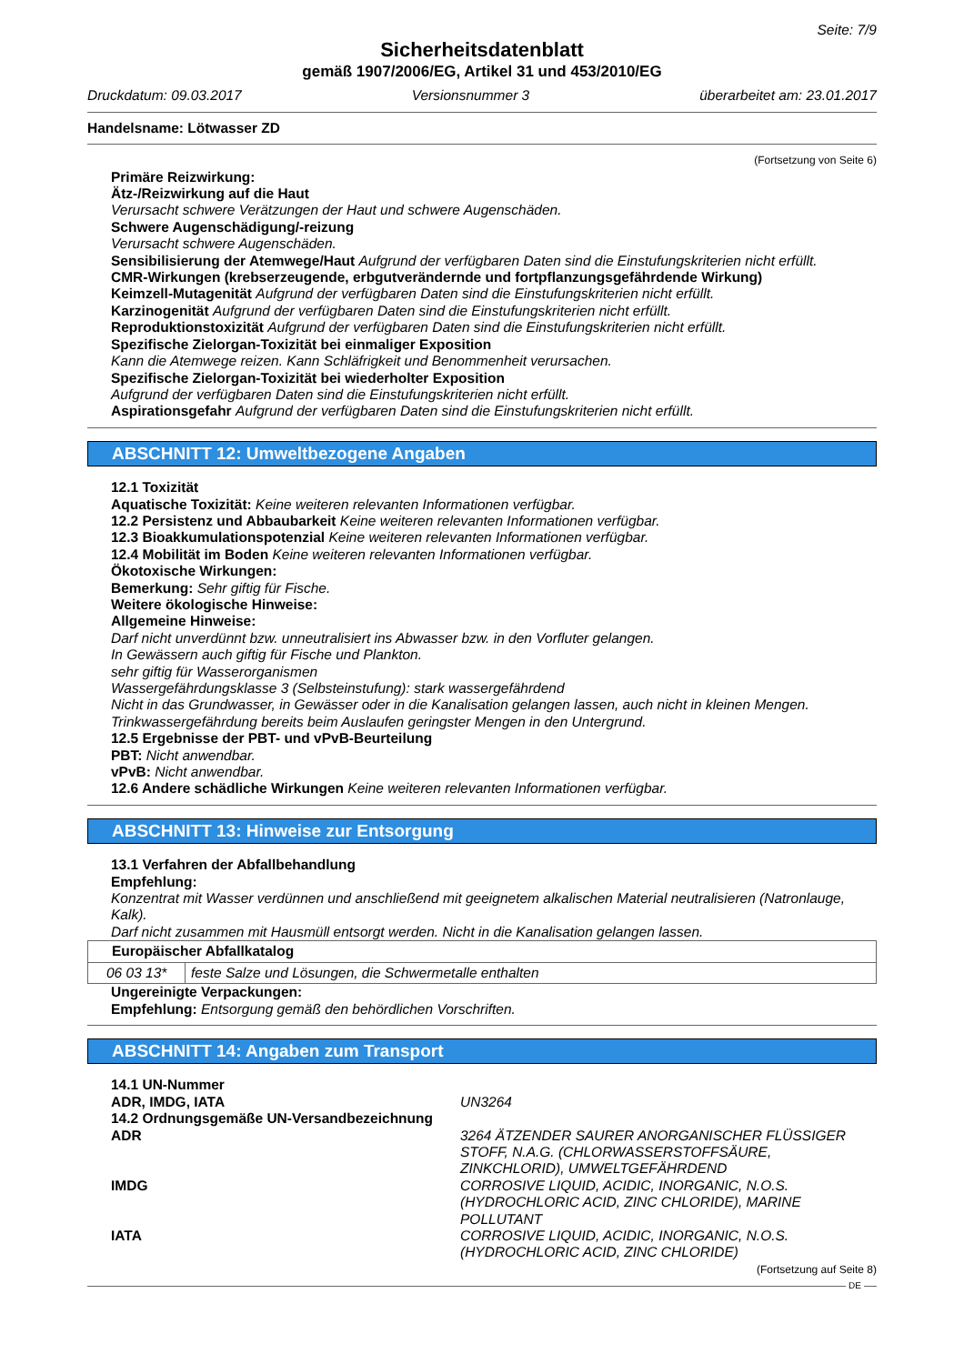Seite: 7/9
Sicherheitsdatenblatt
gemäß 1907/2006/EG, Artikel 31 und 453/2010/EG
Druckdatum: 09.03.2017 Versionsnummer 3 überarbeitet am: 23.01.2017
Handelsname: Lötwasser ZD
(Fortsetzung von Seite 6)
Primäre Reizwirkung:
Ätz-/Reizwirkung auf die Haut
Verursacht schwere Verätzungen der Haut und schwere Augenschäden.
Schwere Augenschädigung/-reizung
Verursacht schwere Augenschäden.
Sensibilisierung der Atemwege/Haut Aufgrund der verfügbaren Daten sind die Einstufungskriterien nicht erfüllt.
CMR-Wirkungen (krebserzeugende, erbgutverändernde und fortpflanzungsgefährdende Wirkung)
Keimzell-Mutagenität Aufgrund der verfügbaren Daten sind die Einstufungskriterien nicht erfüllt.
Karzinogenität Aufgrund der verfügbaren Daten sind die Einstufungskriterien nicht erfüllt.
Reproduktionstoxizität Aufgrund der verfügbaren Daten sind die Einstufungskriterien nicht erfüllt.
Spezifische Zielorgan-Toxizität bei einmaliger Exposition
Kann die Atemwege reizen. Kann Schläfrigkeit und Benommenheit verursachen.
Spezifische Zielorgan-Toxizität bei wiederholter Exposition
Aufgrund der verfügbaren Daten sind die Einstufungskriterien nicht erfüllt.
Aspirationsgefahr Aufgrund der verfügbaren Daten sind die Einstufungskriterien nicht erfüllt.
ABSCHNITT 12: Umweltbezogene Angaben
12.1 Toxizität
Aquatische Toxizität: Keine weiteren relevanten Informationen verfügbar.
12.2 Persistenz und Abbaubarkeit Keine weiteren relevanten Informationen verfügbar.
12.3 Bioakkumulationspotenzial Keine weiteren relevanten Informationen verfügbar.
12.4 Mobilität im Boden Keine weiteren relevanten Informationen verfügbar.
Ökotoxische Wirkungen:
Bemerkung: Sehr giftig für Fische.
Weitere ökologische Hinweise:
Allgemeine Hinweise:
Darf nicht unverdünnt bzw. unneutralisiert ins Abwasser bzw. in den Vorfluter gelangen.
In Gewässern auch giftig für Fische und Plankton.
sehr giftig für Wasserorganismen
Wassergefährdungsklasse 3 (Selbsteinstufung): stark wassergefährdend
Nicht in das Grundwasser, in Gewässer oder in die Kanalisation gelangen lassen, auch nicht in kleinen Mengen.
Trinkwassergefährdung bereits beim Auslaufen geringster Mengen in den Untergrund.
12.5 Ergebnisse der PBT- und vPvB-Beurteilung
PBT: Nicht anwendbar.
vPvB: Nicht anwendbar.
12.6 Andere schädliche Wirkungen Keine weiteren relevanten Informationen verfügbar.
ABSCHNITT 13: Hinweise zur Entsorgung
13.1 Verfahren der Abfallbehandlung
Empfehlung:
Konzentrat mit Wasser verdünnen und anschließend mit geeignetem alkalischen Material neutralisieren (Natronlauge, Kalk).
Darf nicht zusammen mit Hausmüll entsorgt werden. Nicht in die Kanalisation gelangen lassen.
| Europäischer Abfallkatalog | |
| --- | --- |
| 06 03 13* | feste Salze und Lösungen, die Schwermetalle enthalten |
Ungereinigte Verpackungen:
Empfehlung: Entsorgung gemäß den behördlichen Vorschriften.
ABSCHNITT 14: Angaben zum Transport
14.1 UN-Nummer
ADR, IMDG, IATA UN3264
14.2 Ordnungsgemäße UN-Versandbezeichnung
ADR 3264 ÄTZENDER SAURER ANORGANISCHER FLÜSSIGER STOFF, N.A.G. (CHLORWASSERSTOFFSÄURE, ZINKCHLORID), UMWELTGEFÄHRDEND
IMDG CORROSIVE LIQUID, ACIDIC, INORGANIC, N.O.S. (HYDROCHLORIC ACID, ZINC CHLORIDE), MARINE POLLUTANT
IATA CORROSIVE LIQUID, ACIDIC, INORGANIC, N.O.S. (HYDROCHLORIC ACID, ZINC CHLORIDE)
(Fortsetzung auf Seite 8)
DE